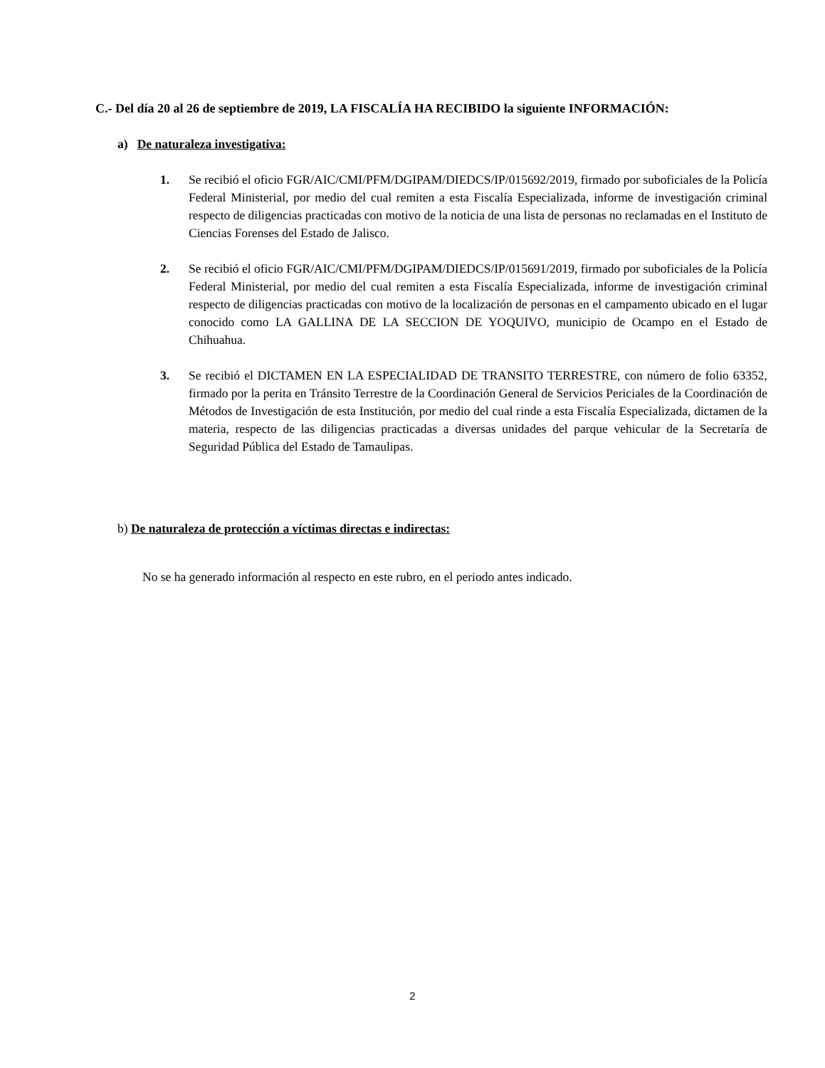C.- Del día 20 al 26 de septiembre de 2019, LA FISCALÍA HA RECIBIDO la siguiente INFORMACIÓN:
a) De naturaleza investigativa:
1. Se recibió el oficio FGR/AIC/CMI/PFM/DGIPAM/DIEDCS/IP/015692/2019, firmado por suboficiales de la Policía Federal Ministerial, por medio del cual remiten a esta Fiscalía Especializada, informe de investigación criminal respecto de diligencias practicadas con motivo de la noticia de una lista de personas no reclamadas en el Instituto de Ciencias Forenses del Estado de Jalisco.
2. Se recibió el oficio FGR/AIC/CMI/PFM/DGIPAM/DIEDCS/IP/015691/2019, firmado por suboficiales de la Policía Federal Ministerial, por medio del cual remiten a esta Fiscalía Especializada, informe de investigación criminal respecto de diligencias practicadas con motivo de la localización de personas en el campamento ubicado en el lugar conocido como LA GALLINA DE LA SECCION DE YOQUIVO, municipio de Ocampo en el Estado de Chihuahua.
3. Se recibió el DICTAMEN EN LA ESPECIALIDAD DE TRANSITO TERRESTRE, con número de folio 63352, firmado por la perita en Tránsito Terrestre de la Coordinación General de Servicios Periciales de la Coordinación de Métodos de Investigación de esta Institución, por medio del cual rinde a esta Fiscalía Especializada, dictamen de la materia, respecto de las diligencias practicadas a diversas unidades del parque vehicular de la Secretaría de Seguridad Pública del Estado de Tamaulipas.
b) De naturaleza de protección a víctimas directas e indirectas:
No se ha generado información al respecto en este rubro, en el periodo antes indicado.
2